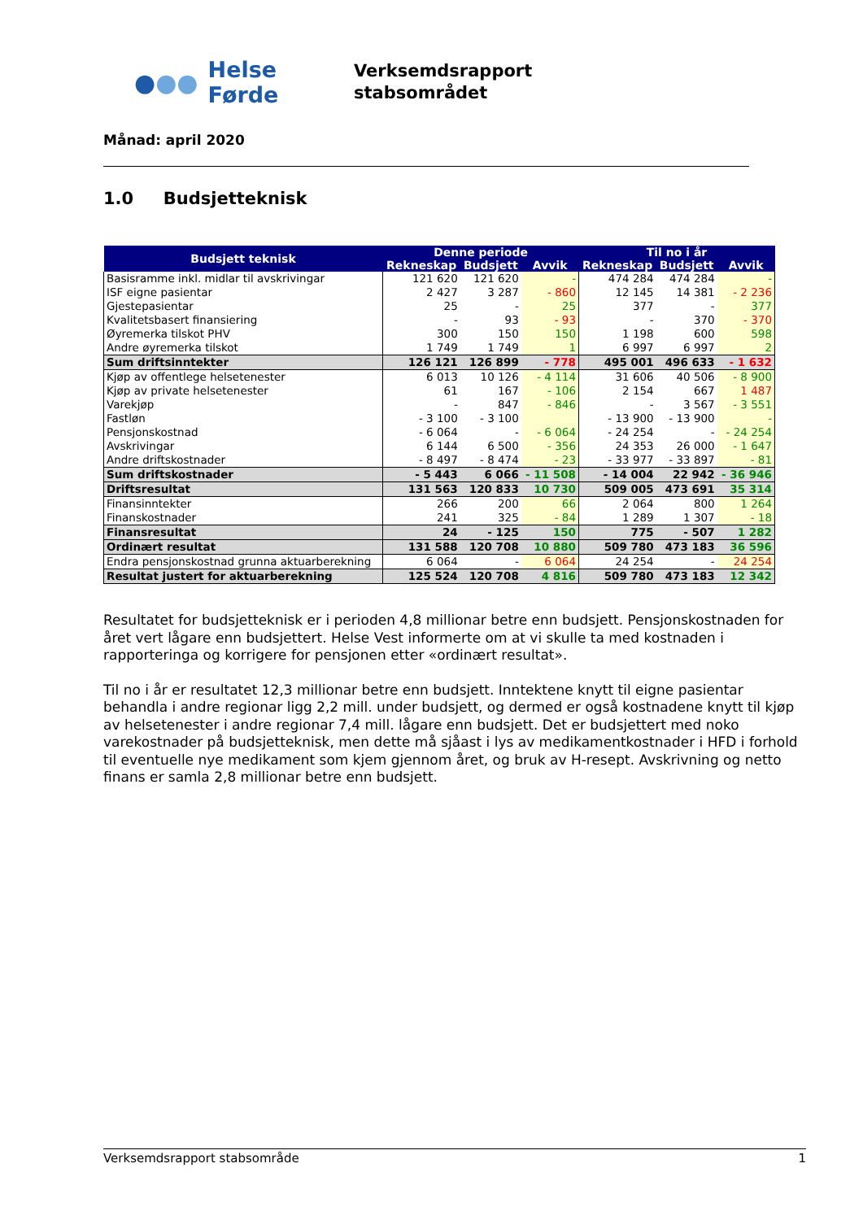●●● Helse Førde
Verksemdsrapport
stabsområdet
Månad: april 2020
1.0 Budsjetteknisk
| Budsjett teknisk | Denne periode | | | Til no i år | | |
| --- | --- | --- | --- | --- | --- | --- |
| | Rekneskap | Budsjett | Avvik | Rekneskap | Budsjett | Avvik |
| Basisramme inkl. midlar til avskrivingar | 121 620 | 121 620 | - | 474 284 | 474 284 | - |
| ISF eigne pasientar | 2 427 | 3 287 | - 860 | 12 145 | 14 381 | - 2 236 |
| Gjestepasientar | 25 | - | 25 | 377 | - | 377 |
| Kvalitetsbasert finansiering | - | 93 | - 93 | - | 370 | - 370 |
| Øyremerka tilskot PHV | 300 | 150 | 150 | 1 198 | 600 | 598 |
| Andre øyremerka tilskot | 1 749 | 1 749 | 1 | 6 997 | 6 997 | 2 |
| Sum driftsinntekter | 126 121 | 126 899 | - 778 | 495 001 | 496 633 | - 1 632 |
| Kjøp av offentlege helsetenester | 6 013 | 10 126 | - 4 114 | 31 606 | 40 506 | - 8 900 |
| Kjøp av private helsetenester | 61 | 167 | - 106 | 2 154 | 667 | 1 487 |
| Varekjøp | - | 847 | - 846 | - | 3 567 | - 3 551 |
| Fastløn | - 3 100 | - 3 100 | | - 13 900 | - 13 900 | - |
| Pensjonskostnad | - 6 064 | - | - 6 064 | - 24 254 | - | - 24 254 |
| Avskrivingar | 6 144 | 6 500 | - 356 | 24 353 | 26 000 | - 1 647 |
| Andre driftskostnader | - 8 497 | - 8 474 | - 23 | - 33 977 | - 33 897 | - 81 |
| Sum driftskostnader | - 5 443 | 6 066 | - 11 508 | - 14 004 | 22 942 | - 36 946 |
| Driftsresultat | 131 563 | 120 833 | 10 730 | 509 005 | 473 691 | 35 314 |
| Finansinntekter | 266 | 200 | 66 | 2 064 | 800 | 1 264 |
| Finanskostnader | 241 | 325 | - 84 | 1 289 | 1 307 | - 18 |
| Finansresultat | 24 | - 125 | 150 | 775 | - 507 | 1 282 |
| Ordinært resultat | 131 588 | 120 708 | 10 880 | 509 780 | 473 183 | 36 596 |
| Endra pensjonskostnad grunna aktuarberekning | 6 064 | - | 6 064 | 24 254 | - | 24 254 |
| Resultat justert for aktuarberekning | 125 524 | 120 708 | 4 816 | 509 780 | 473 183 | 12 342 |
Resultatet for budsjetteknisk er i perioden 4,8 millionar betre enn budsjett. Pensjonskostnaden for året vert lågare enn budsjettert. Helse Vest informerte om at vi skulle ta med kostnaden i rapporteringa og korrigere for pensjonen etter «ordinært resultat».
Til no i år er resultatet 12,3 millionar betre enn budsjett. Inntektene knytt til eigne pasientar behandla i andre regionar ligg 2,2 mill. under budsjett, og dermed er også kostnadene knytt til kjøp av helsetenester i andre regionar 7,4 mill. lågare enn budsjett. Det er budsjettert med noko varekostnader på budsjetteknisk, men dette må sjåast i lys av medikamentkostnader i HFD i forhold til eventuelle nye medikament som kjem gjennom året, og bruk av H-resept. Avskrivning og netto finans er samla 2,8 millionar betre enn budsjett.
Verksemdsrapport stabsområde 1